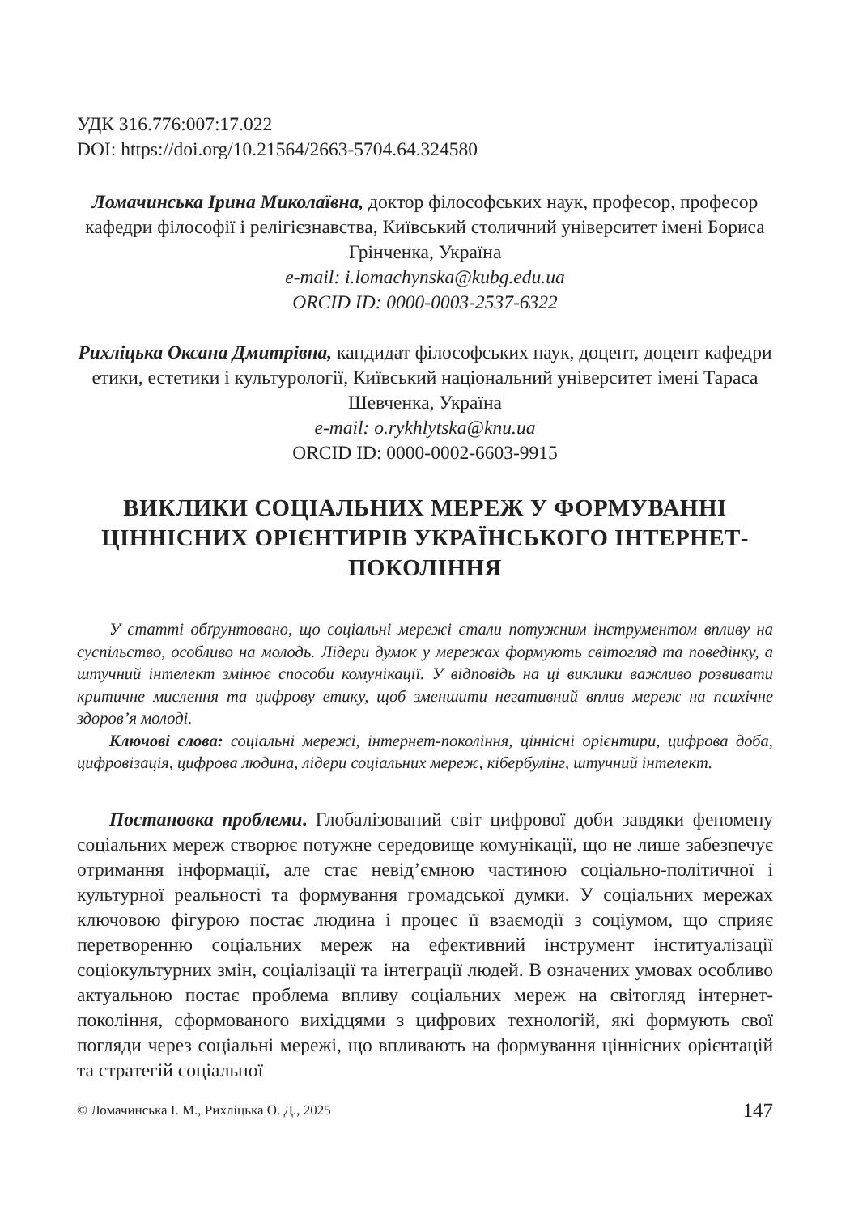УДК 316.776:007:17.022
DOI: https://doi.org/10.21564/2663-5704.64.324580
Ломачинська Ірина Миколаївна, доктор філософських наук, професор, професор кафедри філософії і релігієзнавства, Київський столичний університет імені Бориса Грінченка, Україна
e-mail: i.lomachynska@kubg.edu.ua
ORCID ID: 0000-0003-2537-6322
Рихліцька Оксана Дмитрівна, кандидат філософських наук, доцент, доцент кафедри етики, естетики і культурології, Київський національний університет імені Тараса Шевченка, Україна
e-mail: o.rykhlytska@knu.ua
ORCID ID: 0000-0002-6603-9915
ВИКЛИКИ СОЦІАЛЬНИХ МЕРЕЖ У ФОРМУВАННІ ЦІННІСНИХ ОРІЄНТИРІВ УКРАЇНСЬКОГО ІНТЕРНЕТ-ПОКОЛІННЯ
У статті обґрунтовано, що соціальні мережі стали потужним інструментом впливу на суспільство, особливо на молодь. Лідери думок у мережах формують світогляд та поведінку, а штучний інтелект змінює способи комунікації. У відповідь на ці виклики важливо розвивати критичне мислення та цифрову етику, щоб зменшити негативний вплив мереж на психічне здоров’я молоді.
Ключові слова: соціальні мережі, інтернет-покоління, ціннісні орієнтири, цифрова доба, цифровізація, цифрова людина, лідери соціальних мереж, кібербулінг, штучний інтелект.
Постановка проблеми. Глобалізований світ цифрової доби завдяки феномену соціальних мереж створює потужне середовище комунікації, що не лише забезпечує отримання інформації, але стає невід’ємною частиною соціально-політичної і культурної реальності та формування громадської думки. У соціальних мережах ключовою фігурою постає людина і процес її взаємодії з соціумом, що сприяє перетворенню соціальних мереж на ефективний інструмент інституалізації соціокультурних змін, соціалізації та інтеграції людей. В означених умовах особливо актуальною постає проблема впливу соціальних мереж на світогляд інтернет-покоління, сформованого вихідцями з цифрових технологій, які формують свої погляди через соціальні мережі, що впливають на формування ціннісних орієнтацій та стратегій соціальної
© Ломачинська І. М., Рихліцька О. Д., 2025 147